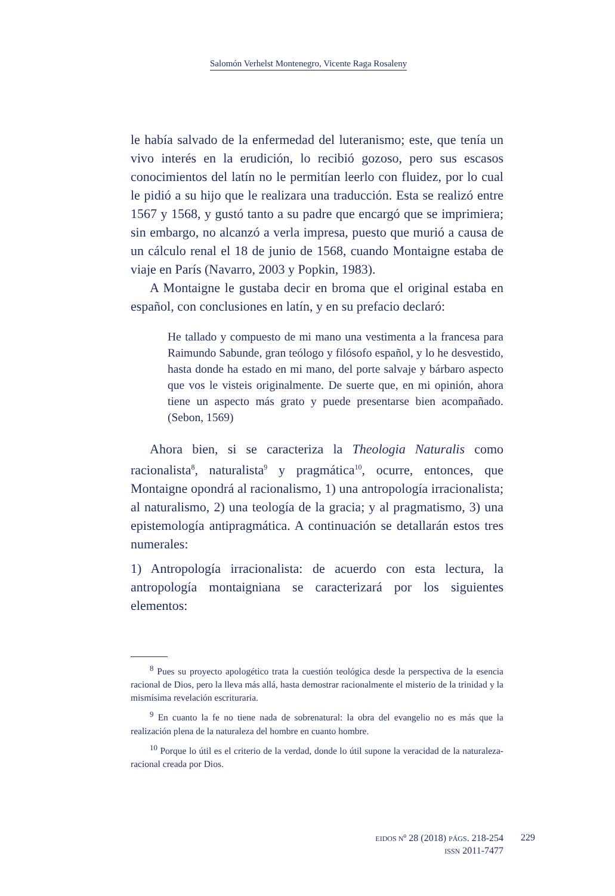Salomón Verhelst Montenegro, Vicente Raga Rosaleny
le había salvado de la enfermedad del luteranismo; este, que tenía un vivo interés en la erudición, lo recibió gozoso, pero sus escasos conocimientos del latín no le permitían leerlo con fluidez, por lo cual le pidió a su hijo que le realizara una traducción. Esta se realizó entre 1567 y 1568, y gustó tanto a su padre que encargó que se imprimiera; sin embargo, no alcanzó a verla impresa, puesto que murió a causa de un cálculo renal el 18 de junio de 1568, cuando Montaigne estaba de viaje en París (Navarro, 2003 y Popkin, 1983).
A Montaigne le gustaba decir en broma que el original estaba en español, con conclusiones en latín, y en su prefacio declaró:
He tallado y compuesto de mi mano una vestimenta a la francesa para Raimundo Sabunde, gran teólogo y filósofo español, y lo he desvestido, hasta donde ha estado en mi mano, del porte salvaje y bárbaro aspecto que vos le visteis originalmente. De suerte que, en mi opinión, ahora tiene un aspecto más grato y puede presentarse bien acompañado. (Sebon, 1569)
Ahora bien, si se caracteriza la Theologia Naturalis como racionalista<sup>8</sup>, naturalista<sup>9</sup> y pragmática<sup>10</sup>, ocurre, entonces, que Montaigne opondrá al racionalismo, 1) una antropología irracionalista; al naturalismo, 2) una teología de la gracia; y al pragmatismo, 3) una epistemología antipragmática. A continuación se detallarán estos tres numerales:
1) Antropología irracionalista: de acuerdo con esta lectura, la antropología montaigniana se caracterizará por los siguientes elementos:
<sup>8</sup> Pues su proyecto apologético trata la cuestión teológica desde la perspectiva de la esencia racional de Dios, pero la lleva más allá, hasta demostrar racionalmente el misterio de la trinidad y la mismísima revelación escrituraria.
<sup>9</sup> En cuanto la fe no tiene nada de sobrenatural: la obra del evangelio no es más que la realización plena de la naturaleza del hombre en cuanto hombre.
<sup>10</sup> Porque lo útil es el criterio de la verdad, donde lo útil supone la veracidad de la naturaleza-racional creada por Dios.
EIDOS Nº 28 (2018) PÁGS. 218-254
ISSN 2011-7477
229